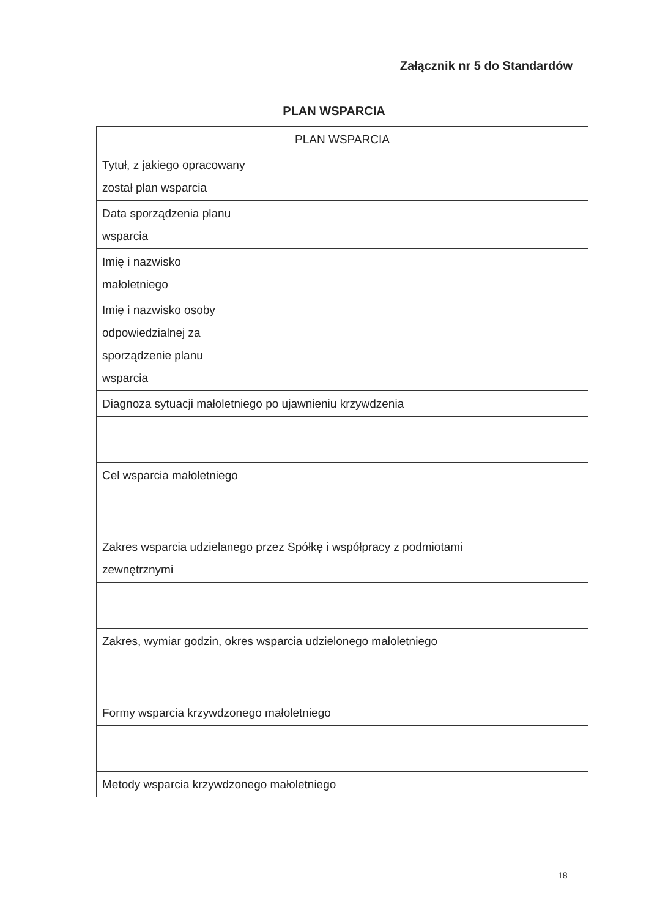Załącznik nr 5 do Standardów
PLAN WSPARCIA
| PLAN WSPARCIA | |
| Tytuł, z jakiego opracowany został plan wsparcia | |
| Data sporządzenia planu wsparcia | |
| Imię i nazwisko małoletniego | |
| Imię i nazwisko osoby odpowiedzialnej za sporządzenie planu wsparcia | |
| Diagnoza sytuacji małoletniego po ujawnieniu krzywdzenia | |
| Cel wsparcia małoletniego | |
| Zakres wsparcia udzielanego przez Spółkę i współpracy z podmiotami zewnętrznymi | |
| Zakres, wymiar godzin, okres wsparcia udzielonego małoletniego | |
| Formy wsparcia krzywdzonego małoletniego | |
| Metody wsparcia krzywdzonego małoletniego | |
18